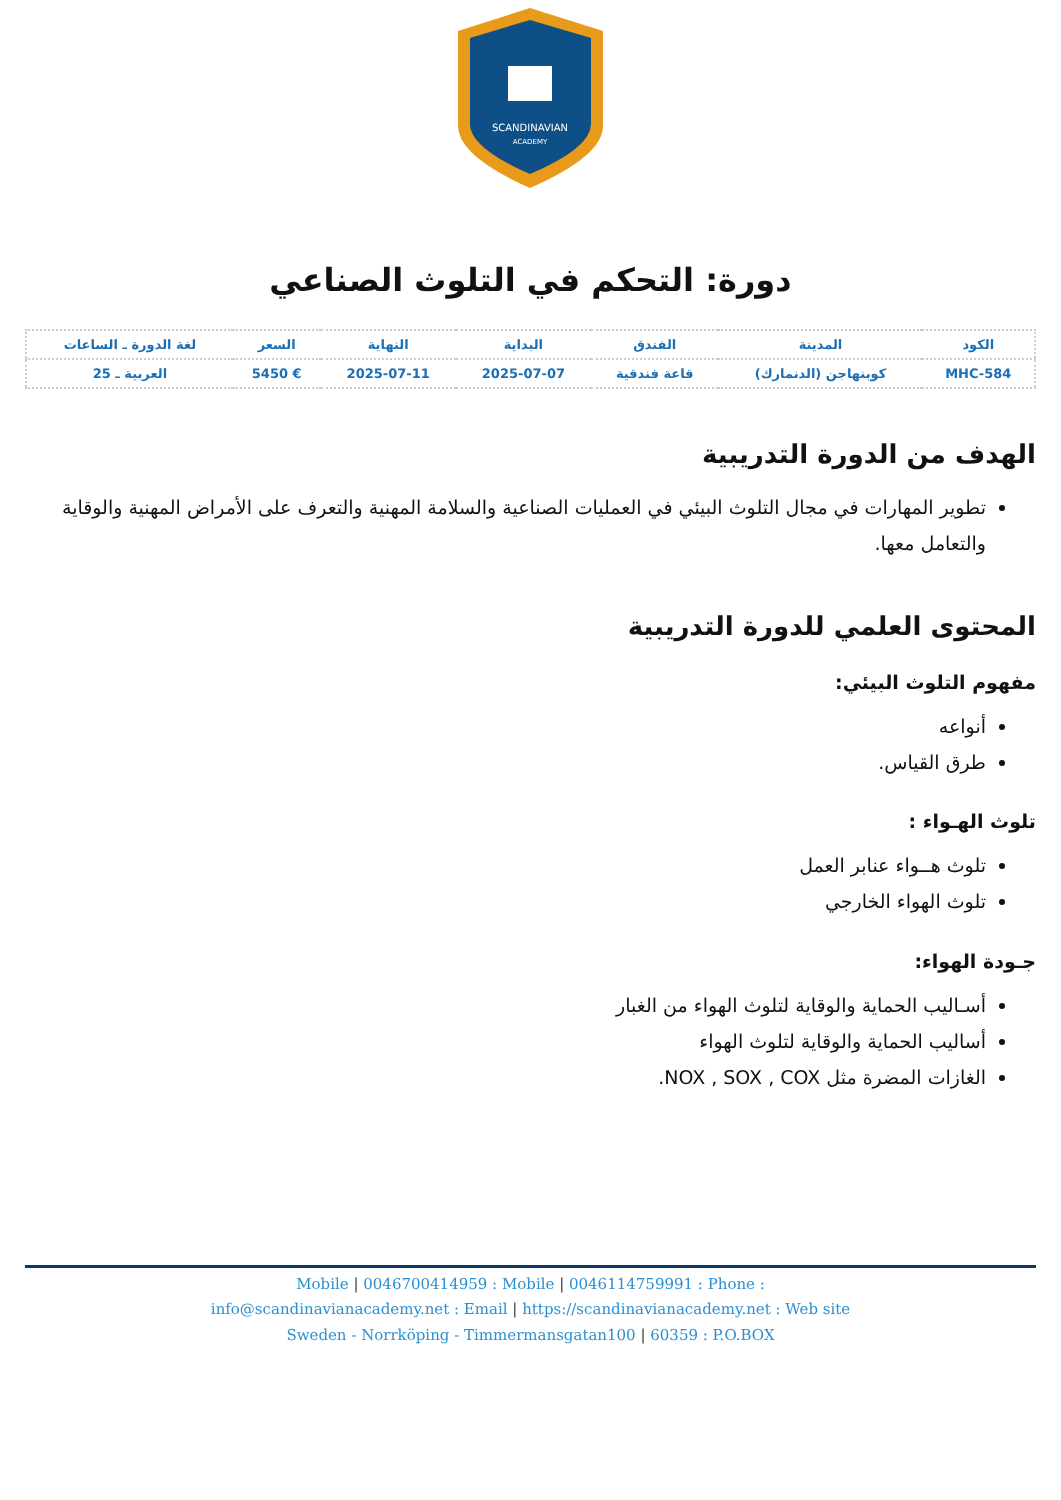SCANDINAVIAN
ACADEMY
دورة: التحكم في التلوث الصناعي
| الكود | المدينة | الفندق | البداية | النهاية | السعر | لغة الدورة ـ الساعات |
| --- | --- | --- | --- | --- | --- | --- |
| MHC-584 | كوبنهاجن (الدنمارك) | قاعة فندقية | 2025-07-07 | 2025-07-11 | € 5450 | العربية ـ 25 |
الهدف من الدورة التدريبية
تطوير المهارات في مجال التلوث البيئي في العمليات الصناعية والسلامة المهنية والتعرف على الأمراض المهنية والوقاية والتعامل معها.
المحتوى العلمي للدورة التدريبية
مفهوم التلوث البيئي:
أنواعه
طرق القياس.
تلوث الهـواء :
تلوث هــواء عنابر العمل
تلوث الهواء الخارجي
جـودة الهواء:
أسـاليب الحماية والوقاية لتلوث الهواء من الغبار
أساليب الحماية والوقاية لتلوث الهواء
الغازات المضرة مثل NOX , SOX , COX.
Mobile | 0046700414959 : Mobile | 0046114759991 : Phone :
info@scandinavianacademy.net : Email | https://scandinavianacademy.net : Web site
Sweden - Norrköping - Timmermansgatan100 | 60359 : P.O.BOX